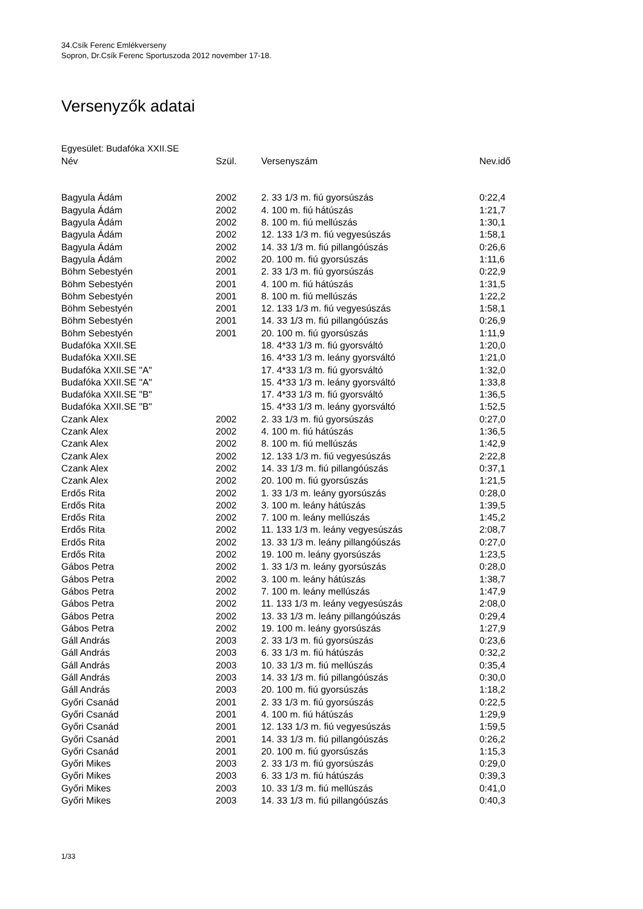34.Csík Ferenc Emlékverseny
Sopron, Dr.Csík Ferenc Sportuszoda 2012 november 17-18.
Versenyzők adatai
Egyesület: Budafóka XXII.SE
| Név | Szül. | Versenyszám | Nev.idő |
| --- | --- | --- | --- |
| Bagyula Ádám | 2002 | 2. 33 1/3 m. fiú gyorsúszás | 0:22,4 |
| Bagyula Ádám | 2002 | 4. 100 m. fiú hátúszás | 1:21,7 |
| Bagyula Ádám | 2002 | 8. 100 m. fiú mellúszás | 1:30,1 |
| Bagyula Ádám | 2002 | 12. 133 1/3 m. fiú vegyesúszás | 1:58,1 |
| Bagyula Ádám | 2002 | 14. 33 1/3 m. fiú pillangóúszás | 0:26,6 |
| Bagyula Ádám | 2002 | 20. 100 m. fiú gyorsúszás | 1:11,6 |
| Böhm Sebestyén | 2001 | 2. 33 1/3 m. fiú gyorsúszás | 0:22,9 |
| Böhm Sebestyén | 2001 | 4. 100 m. fiú hátúszás | 1:31,5 |
| Böhm Sebestyén | 2001 | 8. 100 m. fiú mellúszás | 1:22,2 |
| Böhm Sebestyén | 2001 | 12. 133 1/3 m. fiú vegyesúszás | 1:58,1 |
| Böhm Sebestyén | 2001 | 14. 33 1/3 m. fiú pillangóúszás | 0:26,9 |
| Böhm Sebestyén | 2001 | 20. 100 m. fiú gyorsúszás | 1:11,9 |
| Budafóka XXII.SE | | 18. 4*33 1/3 m. fiú gyorsváltó | 1:20,0 |
| Budafóka XXII.SE | | 16. 4*33 1/3 m. leány gyorsváltó | 1:21,0 |
| Budafóka XXII.SE "A" | | 17. 4*33 1/3 m. fiú gyorsváltó | 1:32,0 |
| Budafóka XXII.SE "A" | | 15. 4*33 1/3 m. leány gyorsváltó | 1:33,8 |
| Budafóka XXII.SE "B" | | 17. 4*33 1/3 m. fiú gyorsváltó | 1:36,5 |
| Budafóka XXII.SE "B" | | 15. 4*33 1/3 m. leány gyorsváltó | 1:52,5 |
| Czank Alex | 2002 | 2. 33 1/3 m. fiú gyorsúszás | 0:27,0 |
| Czank Alex | 2002 | 4. 100 m. fiú hátúszás | 1:36,5 |
| Czank Alex | 2002 | 8. 100 m. fiú mellúszás | 1:42,9 |
| Czank Alex | 2002 | 12. 133 1/3 m. fiú vegyesúszás | 2:22,8 |
| Czank Alex | 2002 | 14. 33 1/3 m. fiú pillangóúszás | 0:37,1 |
| Czank Alex | 2002 | 20. 100 m. fiú gyorsúszás | 1:21,5 |
| Erdős Rita | 2002 | 1. 33 1/3 m. leány gyorsúszás | 0:28,0 |
| Erdős Rita | 2002 | 3. 100 m. leány hátúszás | 1:39,5 |
| Erdős Rita | 2002 | 7. 100 m. leány mellúszás | 1:45,2 |
| Erdős Rita | 2002 | 11. 133 1/3 m. leány vegyesúszás | 2:08,7 |
| Erdős Rita | 2002 | 13. 33 1/3 m. leány pillangóúszás | 0:27,0 |
| Erdős Rita | 2002 | 19. 100 m. leány gyorsúszás | 1:23,5 |
| Gábos Petra | 2002 | 1. 33 1/3 m. leány gyorsúszás | 0:28,0 |
| Gábos Petra | 2002 | 3. 100 m. leány hátúszás | 1:38,7 |
| Gábos Petra | 2002 | 7. 100 m. leány mellúszás | 1:47,9 |
| Gábos Petra | 2002 | 11. 133 1/3 m. leány vegyesúszás | 2:08,0 |
| Gábos Petra | 2002 | 13. 33 1/3 m. leány pillangóúszás | 0:29,4 |
| Gábos Petra | 2002 | 19. 100 m. leány gyorsúszás | 1:27,9 |
| Gáll András | 2003 | 2. 33 1/3 m. fiú gyorsúszás | 0:23,6 |
| Gáll András | 2003 | 6. 33 1/3 m. fiú hátúszás | 0:32,2 |
| Gáll András | 2003 | 10. 33 1/3 m. fiú mellúszás | 0:35,4 |
| Gáll András | 2003 | 14. 33 1/3 m. fiú pillangóúszás | 0:30,0 |
| Gáll András | 2003 | 20. 100 m. fiú gyorsúszás | 1:18,2 |
| Győri Csanád | 2001 | 2. 33 1/3 m. fiú gyorsúszás | 0:22,5 |
| Győri Csanád | 2001 | 4. 100 m. fiú hátúszás | 1:29,9 |
| Győri Csanád | 2001 | 12. 133 1/3 m. fiú vegyesúszás | 1:59,5 |
| Győri Csanád | 2001 | 14. 33 1/3 m. fiú pillangóúszás | 0:26,2 |
| Győri Csanád | 2001 | 20. 100 m. fiú gyorsúszás | 1:15,3 |
| Győri Mikes | 2003 | 2. 33 1/3 m. fiú gyorsúszás | 0:29,0 |
| Győri Mikes | 2003 | 6. 33 1/3 m. fiú hátúszás | 0:39,3 |
| Győri Mikes | 2003 | 10. 33 1/3 m. fiú mellúszás | 0:41,0 |
| Győri Mikes | 2003 | 14. 33 1/3 m. fiú pillangóúszás | 0:40,3 |
1/33